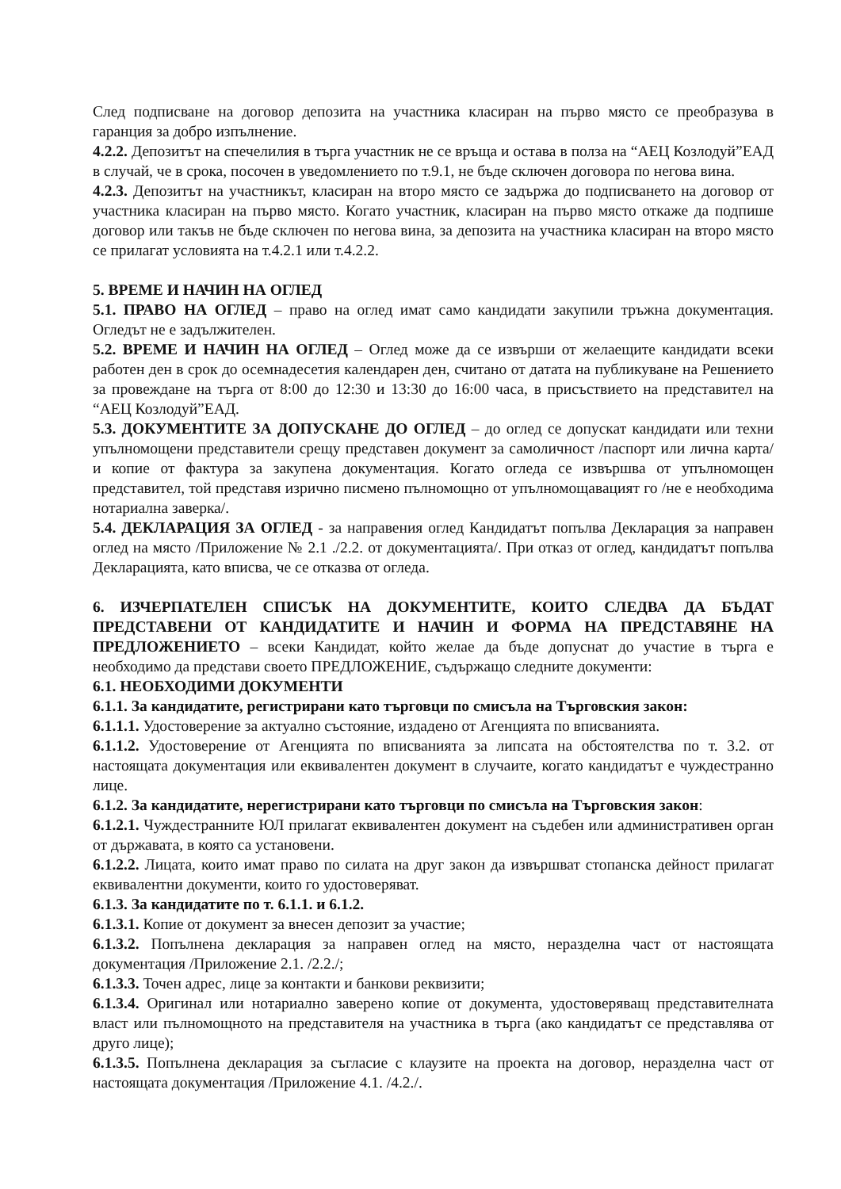След подписване на договор депозита на участника класиран на първо място се преобразува в гаранция за добро изпълнение.
4.2.2. Депозитът на спечелилия в търга участник не се връща и остава в полза на “АЕЦ Козлодуй”ЕАД в случай, че в срока, посочен в уведомлението по т.9.1, не бъде сключен договора по негова вина.
4.2.3. Депозитът на участникът, класиран на второ място се задържа до подписването на договор от участника класиран на първо място. Когато участник, класиран на първо място откаже да подпише договор или такъв не бъде сключен по негова вина, за депозита на участника класиран на второ място се прилагат условията на т.4.2.1 или т.4.2.2.
5. ВРЕМЕ И НАЧИН НА ОГЛЕД
5.1. ПРАВО НА ОГЛЕД – право на оглед имат само кандидати закупили тръжна документация. Огледът не е задължителен.
5.2. ВРЕМЕ И НАЧИН НА ОГЛЕД – Оглед може да се извърши от желаещите кандидати всеки работен ден в срок до осемнадесетия календарен ден, считано от датата на публикуване на Решението за провеждане на търга от 8:00 до 12:30 и 13:30 до 16:00 часа, в присъствието на представител на “АЕЦ Козлодуй”ЕАД.
5.3. ДОКУМЕНТИТЕ ЗА ДОПУСКАНЕ ДО ОГЛЕД – до оглед се допускат кандидати или техни упълномощени представители срещу представен документ за самоличност /паспорт или лична карта/ и копие от фактура за закупена документация. Когато огледа се извършва от упълномощен представител, той представя изрично писмено пълномощно от упълномощавацият го /не е необходима нотариална заверка/.
5.4. ДЕКЛАРАЦИЯ ЗА ОГЛЕД - за направения оглед Кандидатът попълва Декларация за направен оглед на място /Приложение № 2.1 ./2.2. от документацията/. При отказ от оглед, кандидатът попълва Декларацията, като вписва, че се отказва от огледа.
6. ИЗЧЕРПАТЕЛЕН СПИСЪК НА ДОКУМЕНТИТЕ, КОИТО СЛЕДВА ДА БЪДАТ ПРЕДСТАВЕНИ ОТ КАНДИДАТИТЕ И НАЧИН И ФОРМА НА ПРЕДСТАВЯНЕ НА ПРЕДЛОЖЕНИЕТО – всеки Кандидат, който желае да бъде допуснат до участие в търга е необходимо да представи своето ПРЕДЛОЖЕНИЕ, съдържащо следните документи:
6.1. НЕОБХОДИМИ ДОКУМЕНТИ
6.1.1. За кандидатите, регистрирани като търговци по смисъла на Търговския закон:
6.1.1.1. Удостоверение за актуално състояние, издадено от Агенцията по вписванията.
6.1.1.2. Удостоверение от Агенцията по вписванията за липсата на обстоятелства по т. 3.2. от настоящата документация или еквивалентен документ в случаите, когато кандидатът е чуждестранно лице.
6.1.2. За кандидатите, нерегистрирани като търговци по смисъла на Търговския закон:
6.1.2.1. Чуждестранните ЮЛ прилагат еквивалентен документ на съдебен или административен орган от държавата, в която са установени.
6.1.2.2. Лицата, които имат право по силата на друг закон да извършват стопанска дейност прилагат еквивалентни документи, които го удостоверяват.
6.1.3. За кандидатите по т. 6.1.1. и 6.1.2.
6.1.3.1. Копие от документ за внесен депозит за участие;
6.1.3.2. Попълнена декларация за направен оглед на място, неразделна част от настоящата документация /Приложение 2.1. /2.2./;
6.1.3.3. Точен адрес, лице за контакти и банкови реквизити;
6.1.3.4. Оригинал или нотариално заверено копие от документа, удостоверяващ представителната власт или пълномощното на представителя на участника в търга (ако кандидатът се представлява от друго лице);
6.1.3.5. Попълнена декларация за съгласие с клаузите на проекта на договор, неразделна част от настоящата документация /Приложение 4.1. /4.2./.